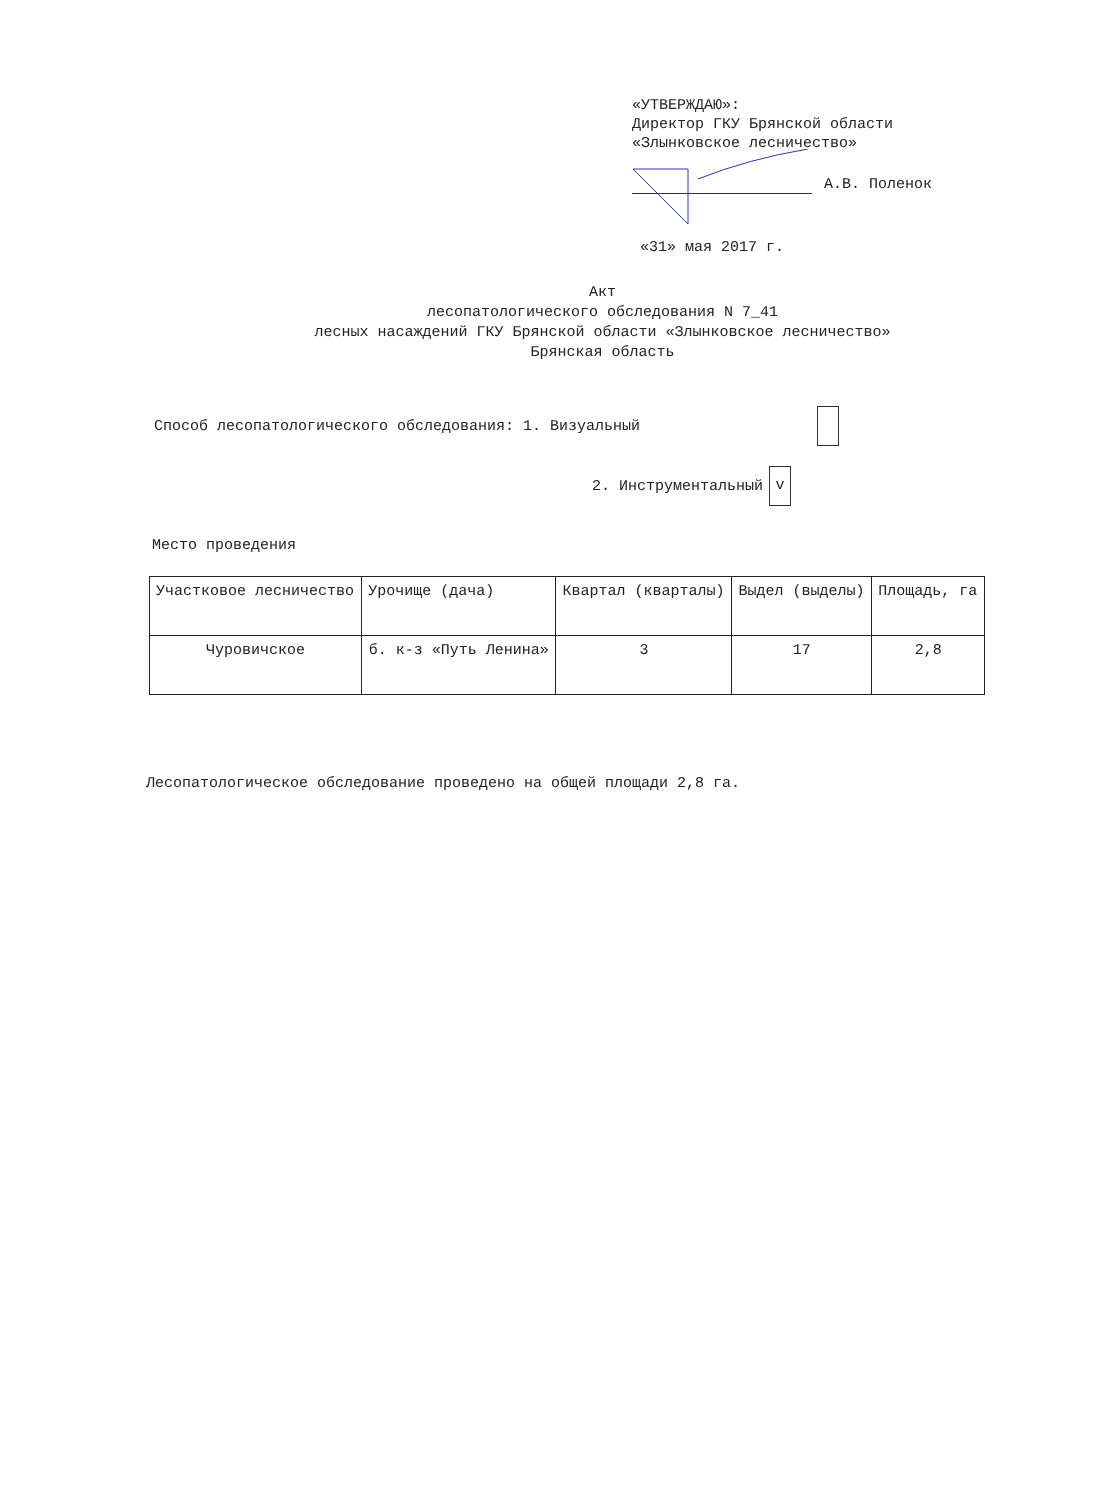«УТВЕРЖДАЮ»:
Директор ГКУ Брянской области
«Злынковское лесничество»
А.В. Поленок
«31» мая 2017 г.
Акт
лесопатологического обследования N 7_41
лесных насаждений ГКУ Брянской области «Злынковское лесничество»
Брянская область
Способ лесопатологического обследования: 1. Визуальный
2. Инструментальный v
Место проведения
| Участковое лесничество | Урочище (дача) | Квартал (кварталы) | Выдел (выделы) | Площадь, га |
| Чуровичское | б. к-з «Путь Ленина» | 3 | 17 | 2,8 |
Лесопатологическое обследование проведено на общей площади 2,8 га.